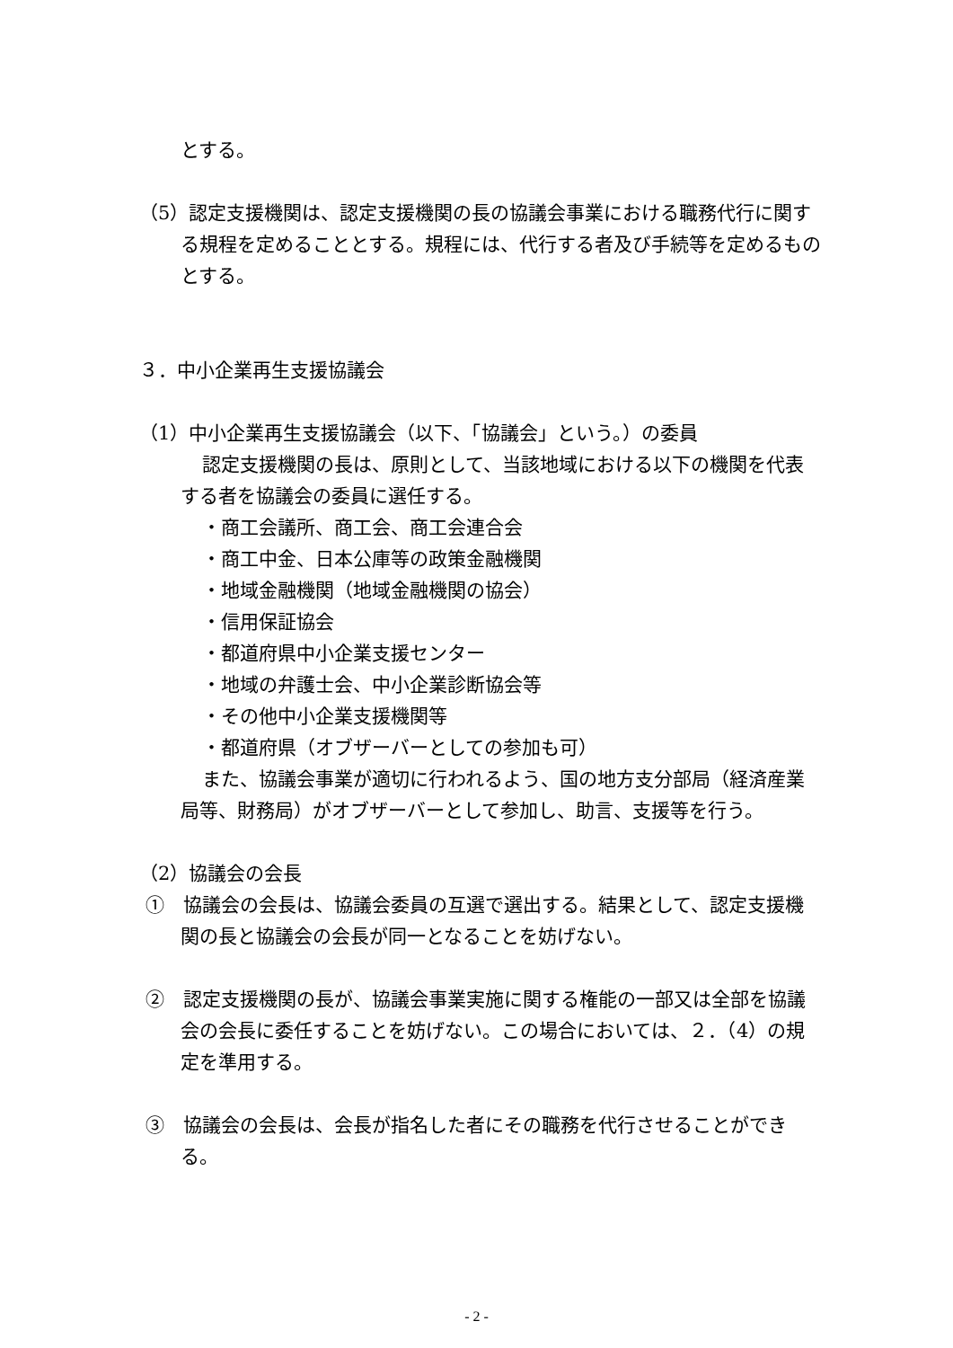とする。
（5）認定支援機関は、認定支援機関の長の協議会事業における職務代行に関する規程を定めることとする。規程には、代行する者及び手続等を定めるものとする。
３．中小企業再生支援協議会
（1）中小企業再生支援協議会（以下、「協議会」という。）の委員
認定支援機関の長は、原則として、当該地域における以下の機関を代表する者を協議会の委員に選任する。
・商工会議所、商工会、商工会連合会
・商工中金、日本公庫等の政策金融機関
・地域金融機関（地域金融機関の協会）
・信用保証協会
・都道府県中小企業支援センター
・地域の弁護士会、中小企業診断協会等
・その他中小企業支援機関等
・都道府県（オブザーバーとしての参加も可）
また、協議会事業が適切に行われるよう、国の地方支分部局（経済産業局等、財務局）がオブザーバーとして参加し、助言、支援等を行う。
（2）協議会の会長
①　協議会の会長は、協議会委員の互選で選出する。結果として、認定支援機関の長と協議会の会長が同一となることを妨げない。
②　認定支援機関の長が、協議会事業実施に関する権能の一部又は全部を協議会の会長に委任することを妨げない。この場合においては、２．（4）の規定を準用する。
③　協議会の会長は、会長が指名した者にその職務を代行させることができる。
- 2 -